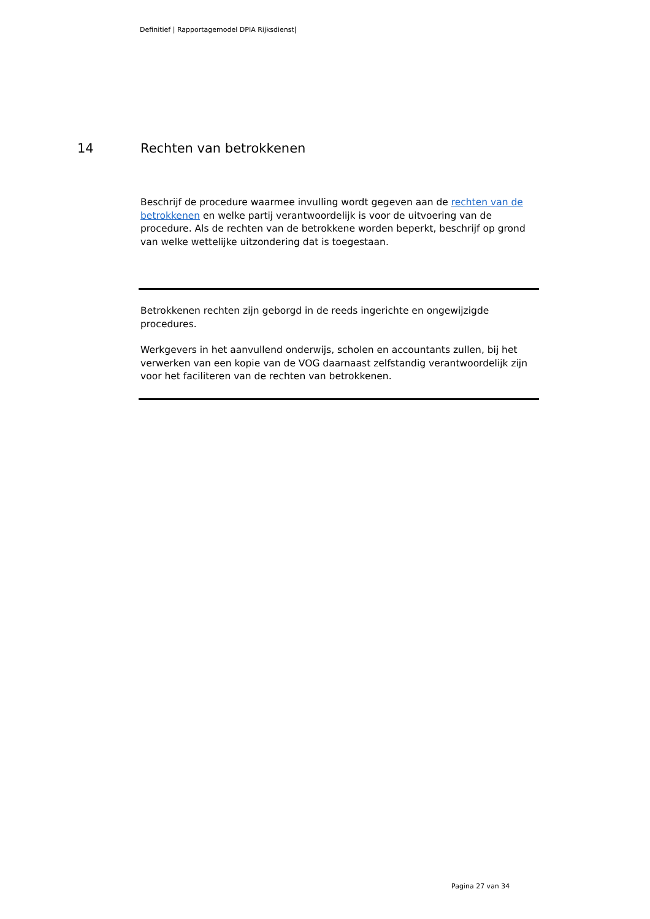Definitief | Rapportagemodel DPIA Rijksdienst|
14 Rechten van betrokkenen
Beschrijf de procedure waarmee invulling wordt gegeven aan de rechten van de betrokkenen en welke partij verantwoordelijk is voor de uitvoering van de procedure. Als de rechten van de betrokkene worden beperkt, beschrijf op grond van welke wettelijke uitzondering dat is toegestaan.
Betrokkenen rechten zijn geborgd in de reeds ingerichte en ongewijzigde procedures.
Werkgevers in het aanvullend onderwijs, scholen en accountants zullen, bij het verwerken van een kopie van de VOG daarnaast zelfstandig verantwoordelijk zijn voor het faciliteren van de rechten van betrokkenen.
Pagina 27 van 34